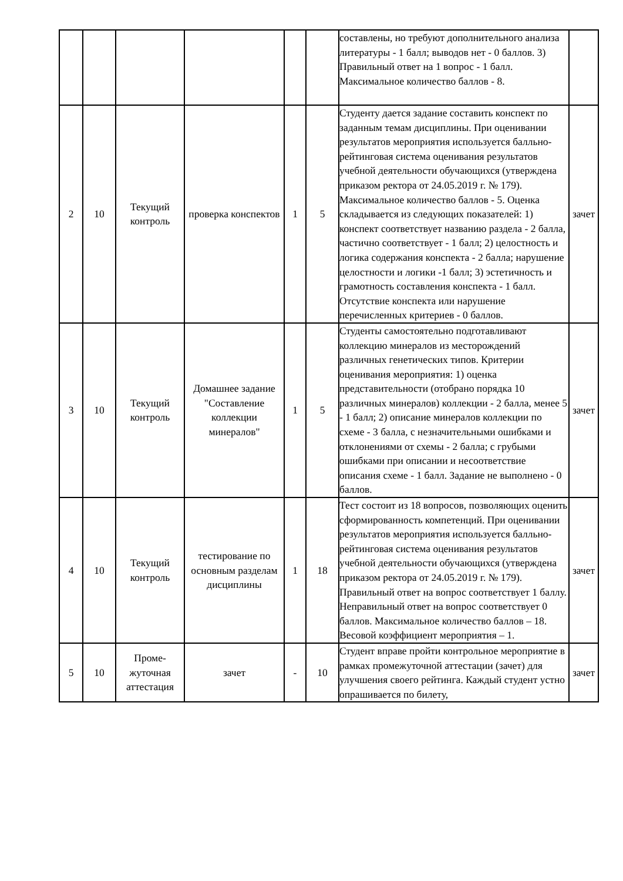| | | | | | | составлены, но требуют дополнительного анализа литературы - 1 балл; выводов нет - 0 баллов. 3) Правильный ответ на 1 вопрос - 1 балл. Максимальное количество баллов - 8. | |
| 2 | 10 | Текущий контроль | проверка конспектов | 1 | 5 | Студенту дается задание составить конспект по заданным темам дисциплины. При оценивании результатов мероприятия используется балльно-рейтинговая система оценивания результатов учебной деятельности обучающихся (утверждена приказом ректора от 24.05.2019 г. № 179). Максимальное количество баллов - 5. Оценка складывается из следующих показателей: 1) конспект соответствует названию раздела - 2 балла, частично соответствует - 1 балл; 2) целостность и логика содержания конспекта - 2 балла; нарушение целостности и логики -1 балл; 3) эстетичность и грамотность составления конспекта - 1 балл. Отсутствие конспекта или нарушение перечисленных критериев - 0 баллов. | зачет |
| 3 | 10 | Текущий контроль | Домашнее задание "Составление коллекции минералов" | 1 | 5 | Студенты самостоятельно подготавливают коллекцию минералов из месторождений различных генетических типов. Критерии оценивания мероприятия: 1) оценка представительности (отобрано порядка 10 различных минералов) коллекции - 2 балла, менее 5 - 1 балл; 2) описание минералов коллекции по схеме - 3 балла, с незначительными ошибками и отклонениями от схемы - 2 балла; с грубыми ошибками при описании и несоответствие описания схеме - 1 балл. Задание не выполнено - 0 баллов. | зачет |
| 4 | 10 | Текущий контроль | тестирование по основным разделам дисциплины | 1 | 18 | Тест состоит из 18 вопросов, позволяющих оценить сформированность компетенций. При оценивании результатов мероприятия используется балльно-рейтинговая система оценивания результатов учебной деятельности обучающихся (утверждена приказом ректора от 24.05.2019 г. № 179). Правильный ответ на вопрос соответствует 1 баллу. Неправильный ответ на вопрос соответствует 0 баллов. Максимальное количество баллов – 18. Весовой коэффициент мероприятия – 1. | зачет |
| 5 | 10 | Проме- жуточная аттестация | зачет | - | 10 | Студент вправе пройти контрольное мероприятие в рамках промежуточной аттестации (зачет) для улучшения своего рейтинга. Каждый студент устно опрашивается по билету, | зачет |